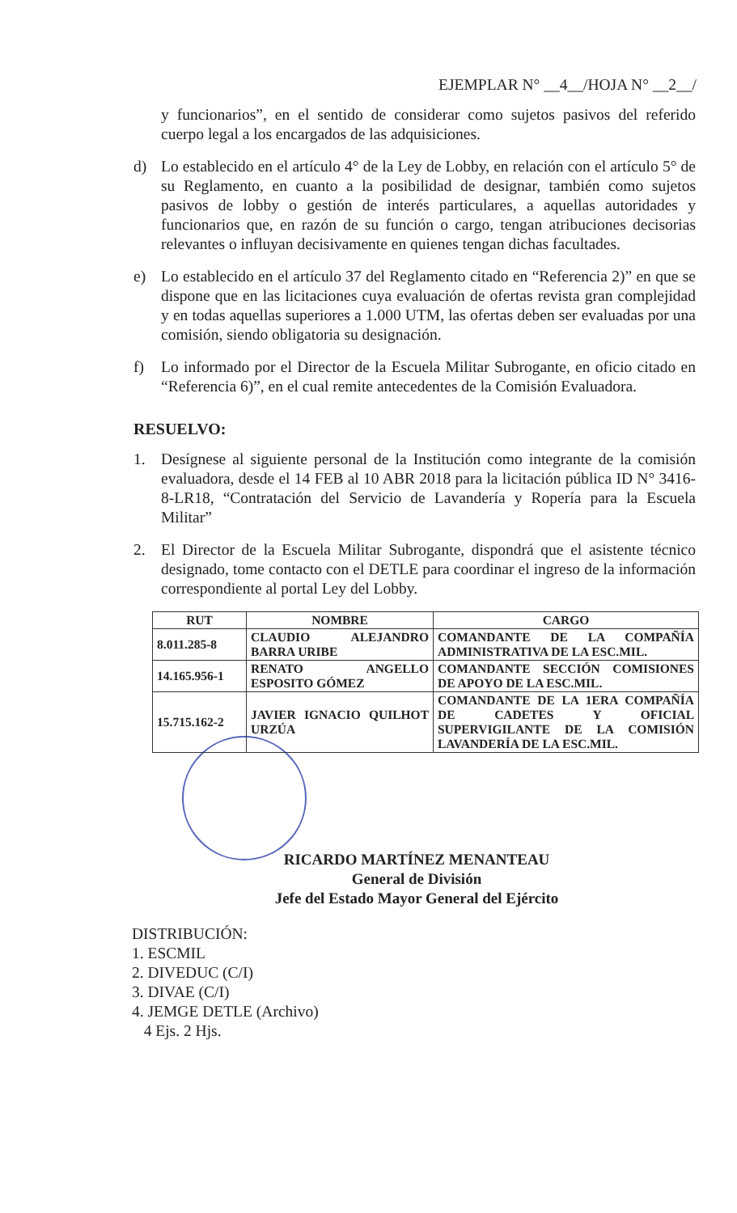EJEMPLAR N° __4__/HOJA N° __2__/
y funcionarios”, en el sentido de considerar como sujetos pasivos del referido cuerpo legal a los encargados de las adquisiciones.
d) Lo establecido en el artículo 4° de la Ley de Lobby, en relación con el artículo 5° de su Reglamento, en cuanto a la posibilidad de designar, también como sujetos pasivos de lobby o gestión de interés particulares, a aquellas autoridades y funcionarios que, en razón de su función o cargo, tengan atribuciones decisorias relevantes o influyan decisivamente en quienes tengan dichas facultades.
e) Lo establecido en el artículo 37 del Reglamento citado en “Referencia 2)” en que se dispone que en las licitaciones cuya evaluación de ofertas revista gran complejidad y en todas aquellas superiores a 1.000 UTM, las ofertas deben ser evaluadas por una comisión, siendo obligatoria su designación.
f) Lo informado por el Director de la Escuela Militar Subrogante, en oficio citado en “Referencia 6)”, en el cual remite antecedentes de la Comisión Evaluadora.
RESUELVO:
1. Desígnese al siguiente personal de la Institución como integrante de la comisión evaluadora, desde el 14 FEB al 10 ABR 2018 para la licitación pública ID N° 3416-8-LR18, “Contratación del Servicio de Lavandería y Ropería para la Escuela Militar”
2. El Director de la Escuela Militar Subrogante, dispondrá que el asistente técnico designado, tome contacto con el DETLE para coordinar el ingreso de la información correspondiente al portal Ley del Lobby.
| RUT | NOMBRE | CARGO |
| --- | --- | --- |
| 8.011.285-8 | CLAUDIO ALEJANDRO BARRA URIBE | COMANDANTE DE LA COMPAÑÍA ADMINISTRATIVA DE LA ESC.MIL. |
| 14.165.956-1 | RENATO ANGELLO ESPOSITO GÓMEZ | COMANDANTE SECCIÓN COMISIONES DE APOYO DE LA ESC.MIL. |
| 15.715.162-2 | JAVIER IGNACIO QUILHOT URZÚA | COMANDANTE DE LA 1ERA COMPAÑÍA DE CADETES Y OFICIAL SUPERVIGILANTE DE LA COMISIÓN LAVANDERÍA DE LA ESC.MIL. |
RICARDO MARTÍNEZ MENANTEAU
General de División
Jefe del Estado Mayor General del Ejército
DISTRIBUCIÓN:
1. ESCMIL
2. DIVEDUC (C/I)
3. DIVAE (C/I)
4. JEMGE DETLE (Archivo)
4 Ejs. 2 Hjs.